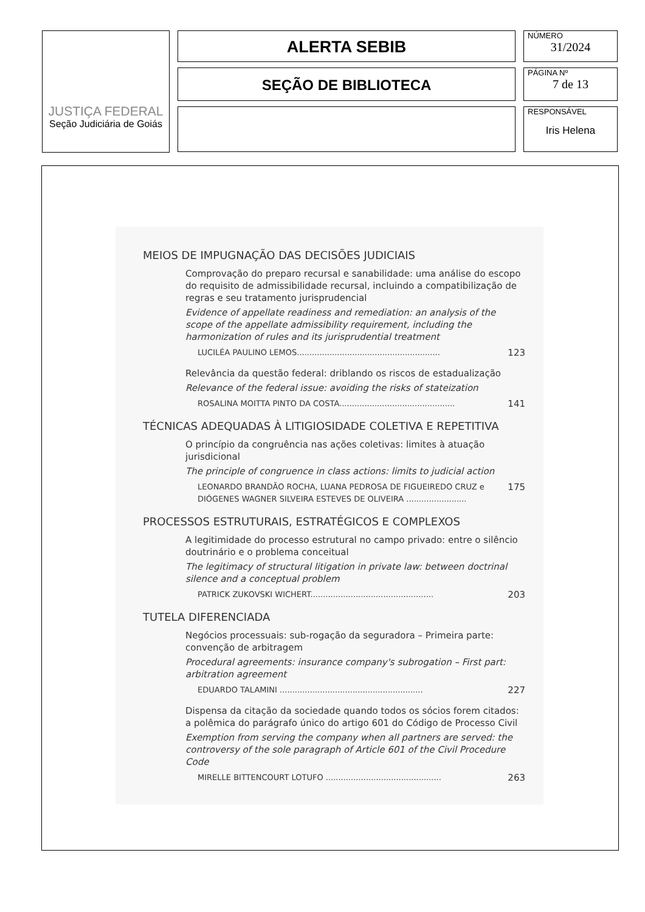JUSTIÇA FEDERAL
Seção Judiciária de Goiás
ALERTA SEBIB
SEÇÃO DE BIBLIOTECA
NÚMERO
31/2024
PÁGINA Nº
7 de 13
RESPONSÁVEL
Iris Helena
MEIOS DE IMPUGNAÇÃO DAS DECISÕES JUDICIAIS
Comprovação do preparo recursal e sanabilidade: uma análise do escopo do requisito de admissibilidade recursal, incluindo a compatibilização de regras e seu tratamento jurisprudencial
Evidence of appellate readiness and remediation: an analysis of the scope of the appellate admissibility requirement, including the harmonization of rules and its jurisprudential treatment
LUCILÉA PAULINO LEMOS......................................................... 123
Relevância da questão federal: driblando os riscos de estadualização
Relevance of the federal issue: avoiding the risks of stateization
ROSALINA MOITTA PINTO DA COSTA.............................................. 141
TÉCNICAS ADEQUADAS À LITIGIOSIDADE COLETIVA E REPETITIVA
O princípio da congruência nas ações coletivas: limites à atuação jurisdicional
The principle of congruence in class actions: limits to judicial action
LEONARDO BRANDÃO ROCHA, LUANA PEDROSA DE FIGUEIREDO CRUZ e DIÓGENES WAGNER SILVEIRA ESTEVES DE OLIVEIRA ........................ 175
PROCESSOS ESTRUTURAIS, ESTRATÉGICOS E COMPLEXOS
A legitimidade do processo estrutural no campo privado: entre o silêncio doutrinário e o problema conceitual
The legitimacy of structural litigation in private law: between doctrinal silence and a conceptual problem
PATRICK ZUKOVSKI WICHERT................................................. 203
TUTELA DIFERENCIADA
Negócios processuais: sub-rogação da seguradora – Primeira parte: convenção de arbitragem
Procedural agreements: insurance company's subrogation – First part: arbitration agreement
EDUARDO TALAMINI ......................................................... 227
Dispensa da citação da sociedade quando todos os sócios forem citados: a polêmica do parágrafo único do artigo 601 do Código de Processo Civil
Exemption from serving the company when all partners are served: the controversy of the sole paragraph of Article 601 of the Civil Procedure Code
MIRELLE BITTENCOURT LOTUFO .............................................. 263